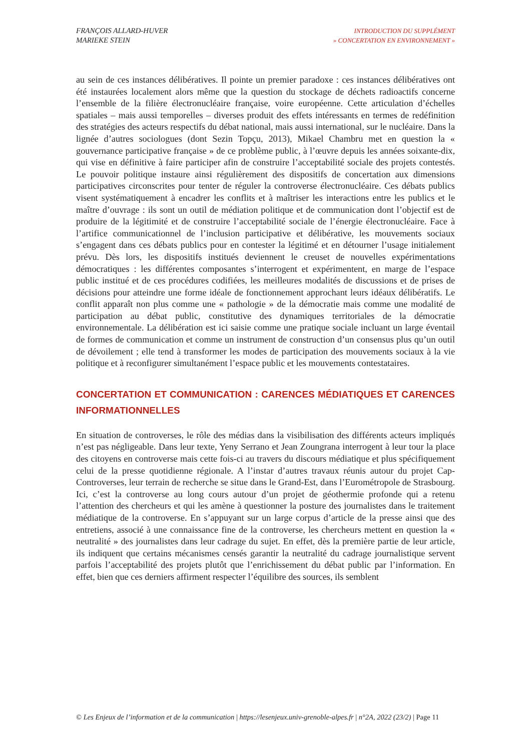FRANÇOIS ALLARD-HUVER
MARIEKE STEIN
INTRODUCTION DU SUPPLÉMENT
» CONCERTATION EN ENVIRONNEMENT »
au sein de ces instances délibératives. Il pointe un premier paradoxe : ces instances délibératives ont été instaurées localement alors même que la question du stockage de déchets radioactifs concerne l’ensemble de la filière électronucléaire française, voire européenne. Cette articulation d’échelles spatiales – mais aussi temporelles – diverses produit des effets intéressants en termes de redéfinition des stratégies des acteurs respectifs du débat national, mais aussi international, sur le nucléaire. Dans la lignée d’autres sociologues (dont Sezin Topçu, 2013), Mikael Chambru met en question la « gouvernance participative française » de ce problème public, à l’œuvre depuis les années soixante-dix, qui vise en définitive à faire participer afin de construire l’acceptabilité sociale des projets contestés. Le pouvoir politique instaure ainsi régulièrement des dispositifs de concertation aux dimensions participatives circonscrites pour tenter de réguler la controverse électronucléaire. Ces débats publics visent systématiquement à encadrer les conflits et à maîtriser les interactions entre les publics et le maître d’ouvrage : ils sont un outil de médiation politique et de communication dont l’objectif est de produire de la légitimité et de construire l’acceptabilité sociale de l’énergie électronucléaire. Face à l’artifice communicationnel de l’inclusion participative et délibérative, les mouvements sociaux s’engagent dans ces débats publics pour en contester la légitimé et en détourner l’usage initialement prévu. Dès lors, les dispositifs institués deviennent le creuset de nouvelles expérimentations démocratiques : les différentes composantes s’interrogent et expérimentent, en marge de l’espace public institué et de ces procédures codifiées, les meilleures modalités de discussions et de prises de décisions pour atteindre une forme idéale de fonctionnement approchant leurs idéaux délibératifs. Le conflit apparaît non plus comme une « pathologie » de la démocratie mais comme une modalité de participation au débat public, constitutive des dynamiques territoriales de la démocratie environnementale. La délibération est ici saisie comme une pratique sociale incluant un large éventail de formes de communication et comme un instrument de construction d’un consensus plus qu’un outil de dévoilement ; elle tend à transformer les modes de participation des mouvements sociaux à la vie politique et à reconfigurer simultanément l’espace public et les mouvements contestataires.
CONCERTATION ET COMMUNICATION : CARENCES MÉDIATIQUES ET CARENCES INFORMATIONNELLES
En situation de controverses, le rôle des médias dans la visibilisation des différents acteurs impliqués n’est pas négligeable. Dans leur texte, Yeny Serrano et Jean Zoungrana interrogent à leur tour la place des citoyens en controverse mais cette fois-ci au travers du discours médiatique et plus spécifiquement celui de la presse quotidienne régionale. A l’instar d’autres travaux réunis autour du projet Cap-Controverses, leur terrain de recherche se situe dans le Grand-Est, dans l’Eurométropole de Strasbourg. Ici, c’est la controverse au long cours autour d’un projet de géothermie profonde qui a retenu l’attention des chercheurs et qui les amène à questionner la posture des journalistes dans le traitement médiatique de la controverse. En s’appuyant sur un large corpus d’article de la presse ainsi que des entretiens, associé à une connaissance fine de la controverse, les chercheurs mettent en question la « neutralité » des journalistes dans leur cadrage du sujet. En effet, dès la première partie de leur article, ils indiquent que certains mécanismes censés garantir la neutralité du cadrage journalistique servent parfois l’acceptabilité des projets plutôt que l’enrichissement du débat public par l’information. En effet, bien que ces derniers affirment respecter l’équilibre des sources, ils semblent
© Les Enjeux de l’information et de la communication | https://lesenjeux.univ-grenoble-alpes.fr | n°2A, 2022 (23/2) | Page 11